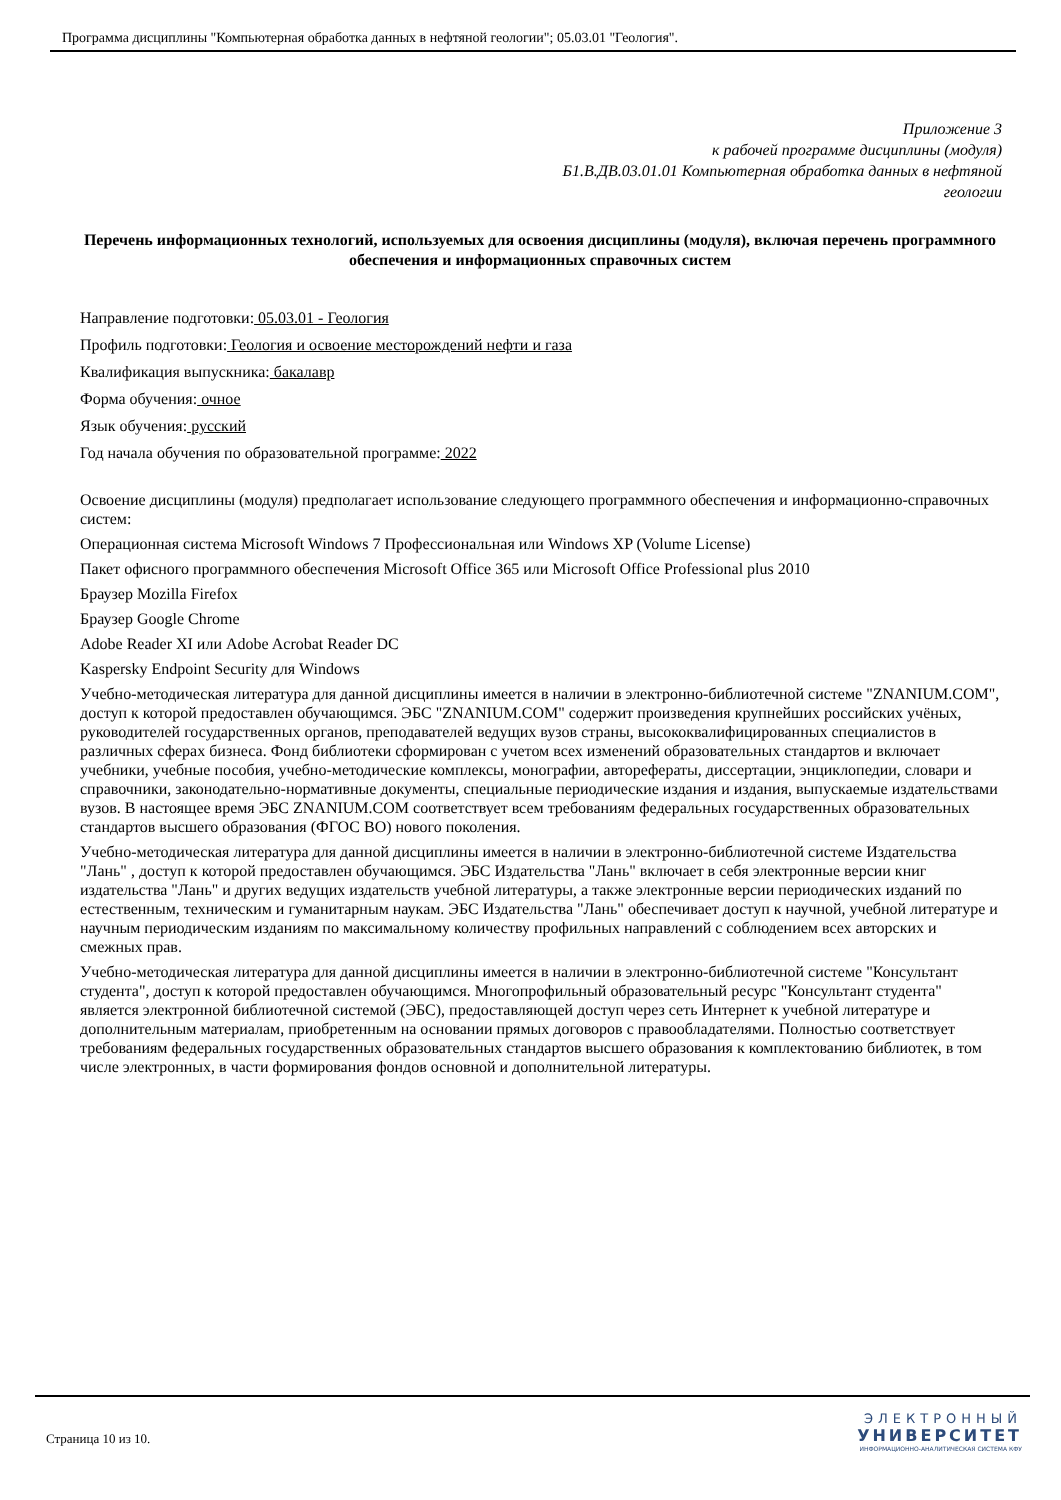Программа дисциплины "Компьютерная обработка данных в нефтяной геологии"; 05.03.01 "Геология".
Приложение 3
к рабочей программе дисциплины (модуля)
Б1.В.ДВ.03.01.01 Компьютерная обработка данных в нефтяной
геологии
Перечень информационных технологий, используемых для освоения дисциплины (модуля), включая перечень программного обеспечения и информационных справочных систем
Направление подготовки: 05.03.01 - Геология
Профиль подготовки: Геология и освоение месторождений нефти и газа
Квалификация выпускника: бакалавр
Форма обучения: очное
Язык обучения: русский
Год начала обучения по образовательной программе: 2022
Освоение дисциплины (модуля) предполагает использование следующего программного обеспечения и информационно-справочных систем:
Операционная система Microsoft Windows 7 Профессиональная или Windows XP (Volume License)
Пакет офисного программного обеспечения Microsoft Office 365 или Microsoft Office Professional plus 2010
Браузер Mozilla Firefox
Браузер Google Chrome
Adobe Reader XI или Adobe Acrobat Reader DC
Kaspersky Endpoint Security для Windows
Учебно-методическая литература для данной дисциплины имеется в наличии в электронно-библиотечной системе "ZNANIUM.COM", доступ к которой предоставлен обучающимся. ЭБС "ZNANIUM.COM" содержит произведения крупнейших российских учёных, руководителей государственных органов, преподавателей ведущих вузов страны, высококвалифицированных специалистов в различных сферах бизнеса. Фонд библиотеки сформирован с учетом всех изменений образовательных стандартов и включает учебники, учебные пособия, учебно-методические комплексы, монографии, авторефераты, диссертации, энциклопедии, словари и справочники, законодательно-нормативные документы, специальные периодические издания и издания, выпускаемые издательствами вузов. В настоящее время ЭБС ZNANIUM.COM соответствует всем требованиям федеральных государственных образовательных стандартов высшего образования (ФГОС ВО) нового поколения.
Учебно-методическая литература для данной дисциплины имеется в наличии в электронно-библиотечной системе Издательства "Лань" , доступ к которой предоставлен обучающимся. ЭБС Издательства "Лань" включает в себя электронные версии книг издательства "Лань" и других ведущих издательств учебной литературы, а также электронные версии периодических изданий по естественным, техническим и гуманитарным наукам. ЭБС Издательства "Лань" обеспечивает доступ к научной, учебной литературе и научным периодическим изданиям по максимальному количеству профильных направлений с соблюдением всех авторских и смежных прав.
Учебно-методическая литература для данной дисциплины имеется в наличии в электронно-библиотечной системе "Консультант студента", доступ к которой предоставлен обучающимся. Многопрофильный образовательный ресурс "Консультант студента" является электронной библиотечной системой (ЭБС), предоставляющей доступ через сеть Интернет к учебной литературе и дополнительным материалам, приобретенным на основании прямых договоров с правообладателями. Полностью соответствует требованиям федеральных государственных образовательных стандартов высшего образования к комплектованию библиотек, в том числе электронных, в части формирования фондов основной и дополнительной литературы.
Страница 10 из 10.
ЭЛЕКТРОННЫЙ
УНИВЕРСИТЕТ
ИНФОРМАЦИОННО-АНАЛИТИЧЕСКАЯ СИСТЕМА КФУ